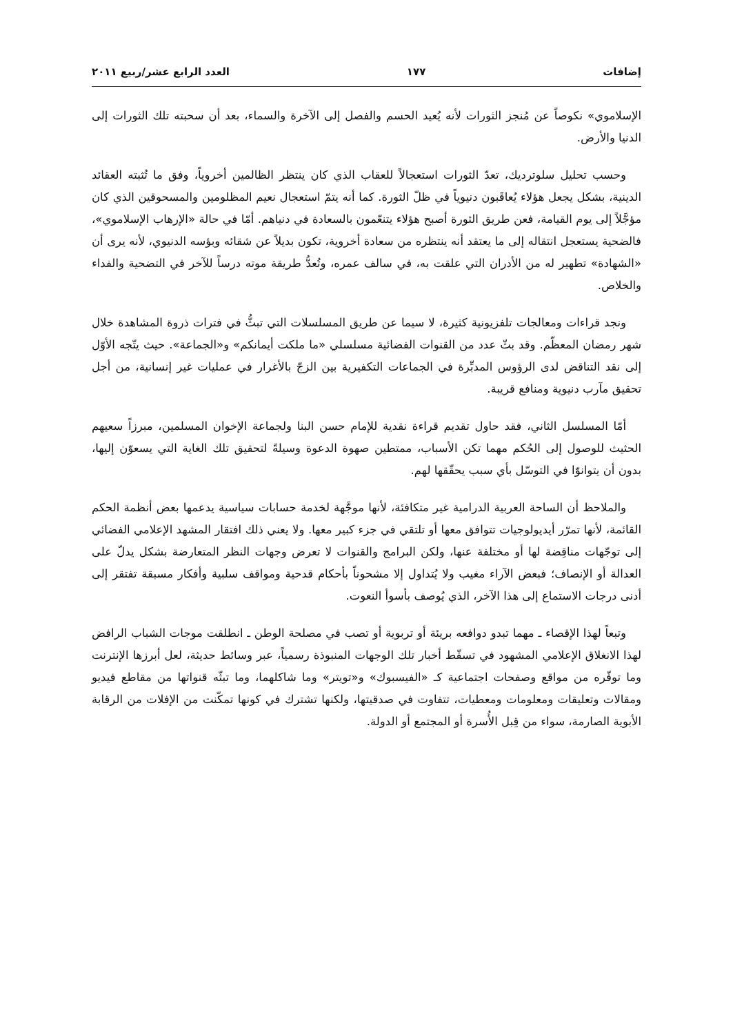إضافات ١٧٧ العدد الرابع عشر/ربيع ٢٠١١
الإسلاموي» نكوصاً عن مُنجز الثورات لأنه يُعيد الحسم والفصل إلى الآخرة والسماء، بعد أن سحبته تلك الثورات إلى الدنيا والأرض.
وحسب تحليل سلوترديك، تعدّ الثورات استعجالاً للعقاب الذي كان ينتظر الظالمين أخروياً، وفق ما تُثبته العقائد الدينية، بشكل يجعل هؤلاء يُعاقَبون دنيوياً في ظلّ الثورة. كما أنه يتمّ استعجال نعيم المظلومين والمسحوقين الذي كان مؤجَّلاً إلى يوم القيامة، فعن طريق الثورة أصبح هؤلاء يتنعّمون بالسعادة في دنياهم. أمّا في حالة «الإرهاب الإسلاموي»، فالضحية يستعجل انتقاله إلى ما يعتقد أنه ينتظره من سعادة أخروية، تكون بديلاً عن شقائه وبؤسه الدنيوي، لأنه يرى أن «الشهادة» تطهير له من الأدران التي علقت به، في سالف عمره، وتُعدُّ طريقة موته درساً للآخر في التضحية والفداء والخلاص.
ونجد قراءات ومعالجات تلفزيونية كثيرة، لا سيما عن طريق المسلسلات التي تبثُّ في فترات ذروة المشاهدة خلال شهر رمضان المعظّم. وقد بثّ عدد من القنوات الفضائية مسلسلي «ما ملكت أيمانكم» و«الجماعة». حيث يتّجه الأوّل إلى نقد التناقض لدى الرؤوس المدبِّرة في الجماعات التكفيرية بين الزجّ بالأغرار في عمليات غير إنسانية، من أجل تحقيق مآرب دنيوية ومنافع قريبة.
أمّا المسلسل الثاني، فقد حاول تقديم قراءة نقدية للإمام حسن البنا ولجماعة الإخوان المسلمين، مبرزاً سعيهم الحثيث للوصول إلى الحُكم مهما تكن الأسباب، ممتطين صهوة الدعوة وسيلةً لتحقيق تلك الغاية التي يسعوّن إليها، بدون أن يتوانوّا في التوسّل بأي سبب يحقّقها لهم.
والملاحظ أن الساحة العربية الدرامية غير متكافئة، لأنها موجَّهة لخدمة حسابات سياسية يدعمها بعض أنظمة الحكم القائمة، لأنها تمرّر أيديولوجيات تتوافق معها أو تلتقي في جزء كبير معها. ولا يعني ذلك افتقار المشهد الإعلامي الفضائي إلى توجّهات مناقِضة لها أو مختلفة عنها، ولكن البرامج والقنوات لا تعرض وجهات النظر المتعارضة بشكل يدلّ على العدالة أو الإنصاف؛ فبعض الآراء مغيب ولا يُتداول إلا مشحوناً بأحكام قدحية ومواقف سلبية وأفكار مسبقة تفتقر إلى أدنى درجات الاستماع إلى هذا الآخر، الذي يُوصف بأسوأ النعوت.
وتبعاً لهذا الإقصاء ـ مهما تبدو دوافعه بريئة أو تربوية أو تصب في مصلحة الوطن ـ انطلقت موجات الشباب الرافض لهذا الانغلاق الإعلامي المشهود في تسقّط أخبار تلك الوجهات المنبوذة رسمياً، عبر وسائط حديثة، لعل أبرزها الإنترنت وما توفّره من مواقع وصفحات اجتماعية كـ «الفيسبوك» و«تويتر» وما شاكلهما، وما تبثّه قنواتها من مقاطع فيديو ومقالات وتعليقات ومعلومات ومعطيات، تتفاوت في صدقيتها، ولكنها تشترك في كونها تمكّنت من الإفلات من الرقابة الأبوية الصارمة، سواء من قِبل الأُسرة أو المجتمع أو الدولة.